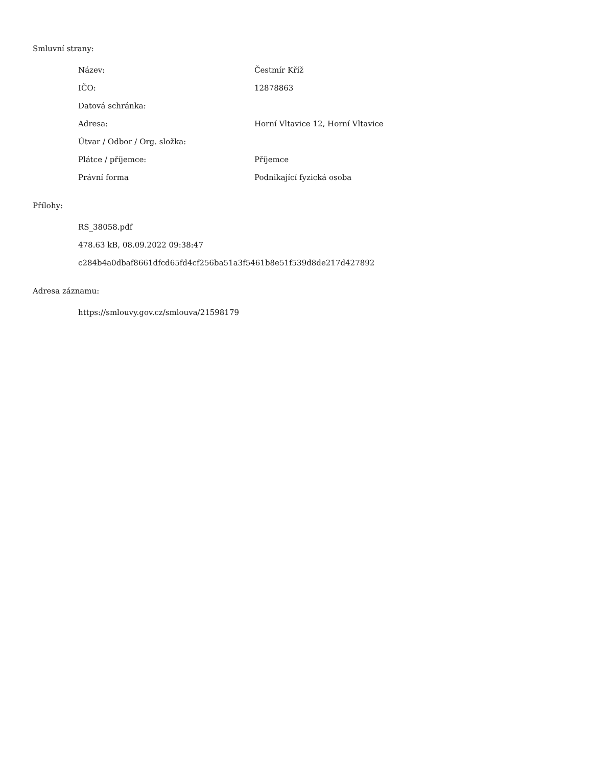Smluvní strany:
| Název: | Čestmír Kříž |
| IČO: | 12878863 |
| Datová schránka: | |
| Adresa: | Horní Vltavice 12, Horní Vltavice |
| Útvar / Odbor / Org. složka: | |
| Plátce / příjemce: | Příjemce |
| Právní forma | Podnikající fyzická osoba |
Přílohy:
RS_38058.pdf
478.63 kB, 08.09.2022 09:38:47
c284b4a0dbaf8661dfcd65fd4cf256ba51a3f5461b8e51f539d8de217d427892
Adresa záznamu:
https://smlouvy.gov.cz/smlouva/21598179